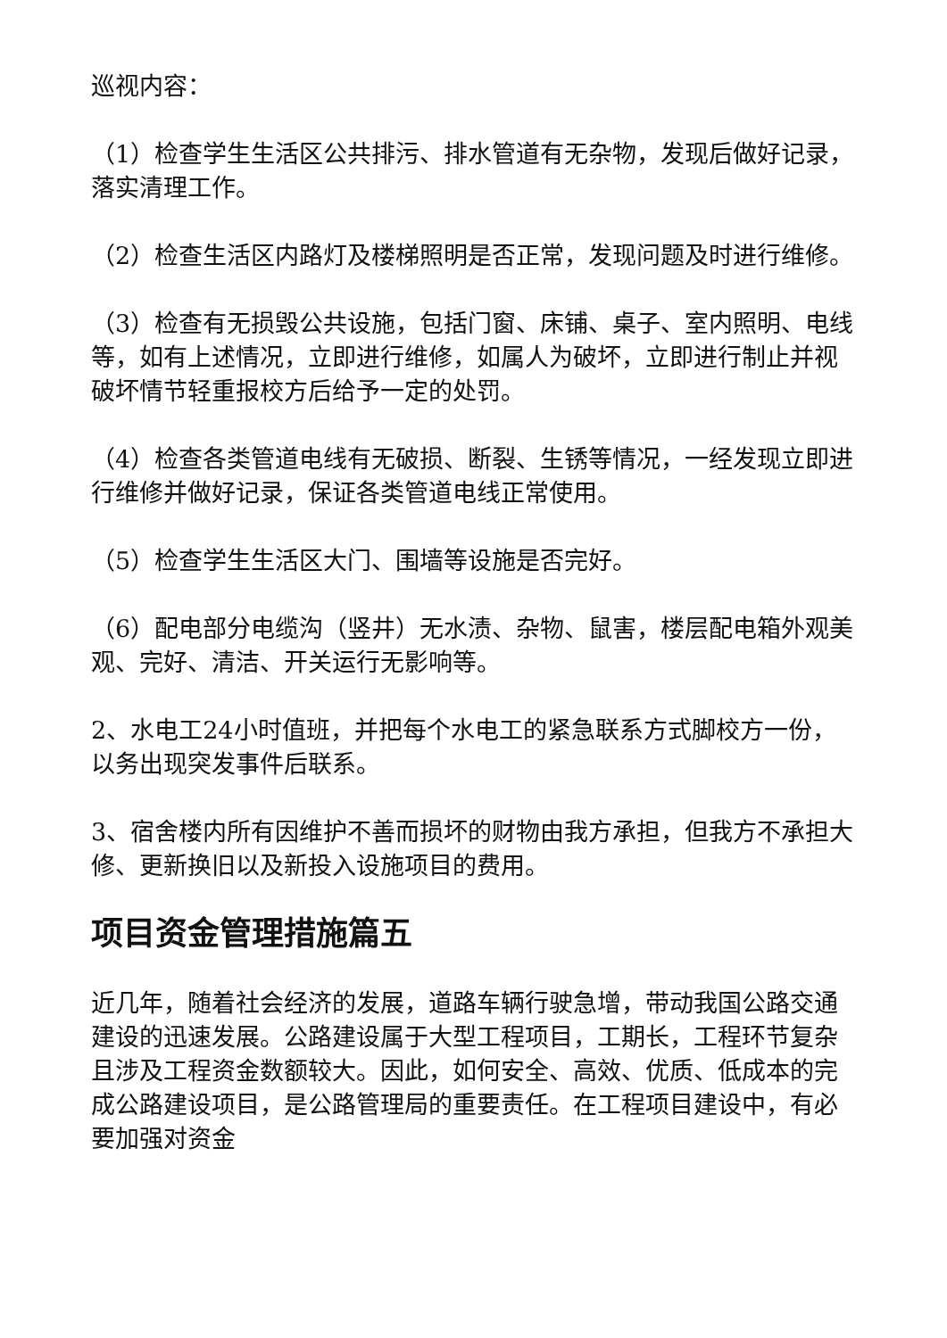巡视内容：
（1）检查学生生活区公共排污、排水管道有无杂物，发现后做好记录，落实清理工作。
（2）检查生活区内路灯及楼梯照明是否正常，发现问题及时进行维修。
（3）检查有无损毁公共设施，包括门窗、床铺、桌子、室内照明、电线等，如有上述情况，立即进行维修，如属人为破坏，立即进行制止并视破坏情节轻重报校方后给予一定的处罚。
（4）检查各类管道电线有无破损、断裂、生锈等情况，一经发现立即进行维修并做好记录，保证各类管道电线正常使用。
（5）检查学生生活区大门、围墙等设施是否完好。
（6）配电部分电缆沟（竖井）无水渍、杂物、鼠害，楼层配电箱外观美观、完好、清洁、开关运行无影响等。
2、水电工24小时值班，并把每个水电工的紧急联系方式脚校方一份，以务出现突发事件后联系。
3、宿舍楼内所有因维护不善而损坏的财物由我方承担，但我方不承担大修、更新换旧以及新投入设施项目的费用。
项目资金管理措施篇五
近几年，随着社会经济的发展，道路车辆行驶急增，带动我国公路交通建设的迅速发展。公路建设属于大型工程项目，工期长，工程环节复杂且涉及工程资金数额较大。因此，如何安全、高效、优质、低成本的完成公路建设项目，是公路管理局的重要责任。在工程项目建设中，有必要加强对资金